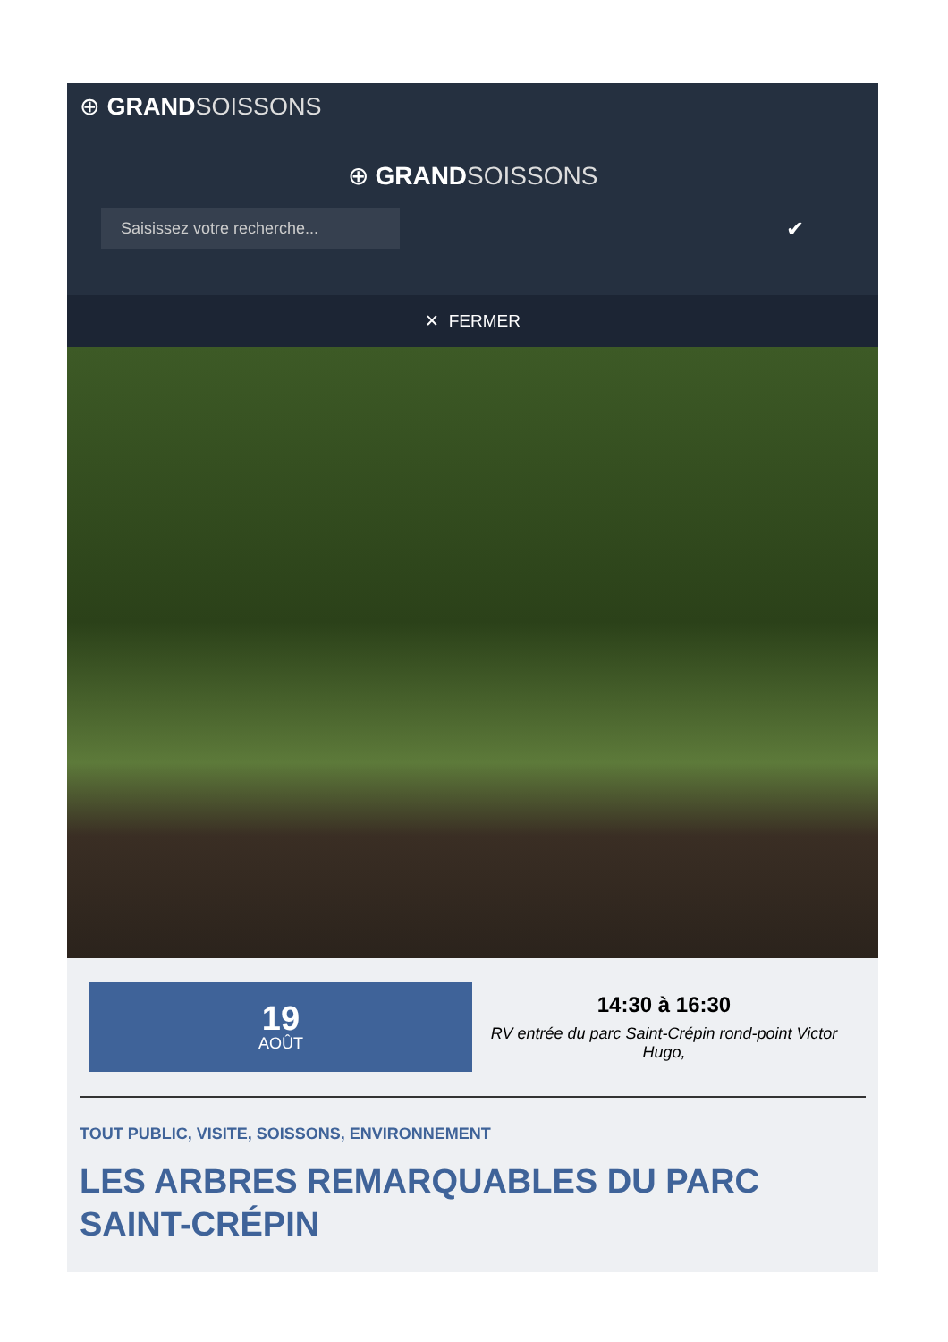⊕ GRAND SOISSONS
⊕ GRAND SOISSONS
Saisissez votre recherche...
✔
✕ FERMER
19
AOÛT
14:30 à 16:30
RV entrée du parc Saint-Crépin rond-point Victor Hugo,
TOUT PUBLIC, VISITE, SOISSONS, ENVIRONNEMENT
LES ARBRES REMARQUABLES DU PARC SAINT-CRÉPIN